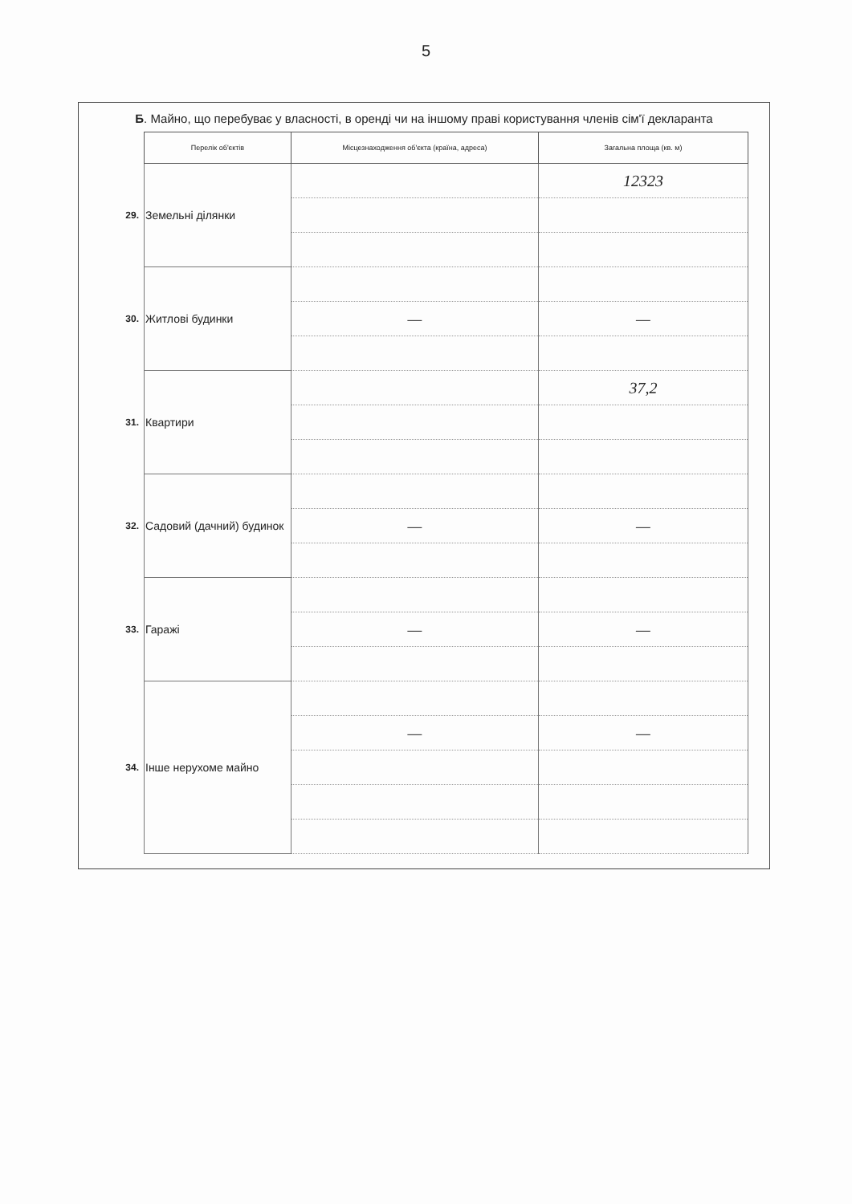5
Б. Майно, що перебуває у власності, в оренді чи на іншому праві користування членів сім'ї декларанта
| | Перелік об'єктів | Місцезнаходження об'єкта (країна, адреса) | Загальна площа (кв. м) |
| 29. | Земельні ділянки | | 12323 |
| 30. | Житлові будинки | | |
| | | — | — |
| 31. | Квартири | | 37,2 |
| 32. | Садовий (дачний) будинок | | |
| | | — | — |
| 33. | Гаражі | | |
| | | — | — |
| 34. | Інше нерухоме майно | | |
| | | — | — |